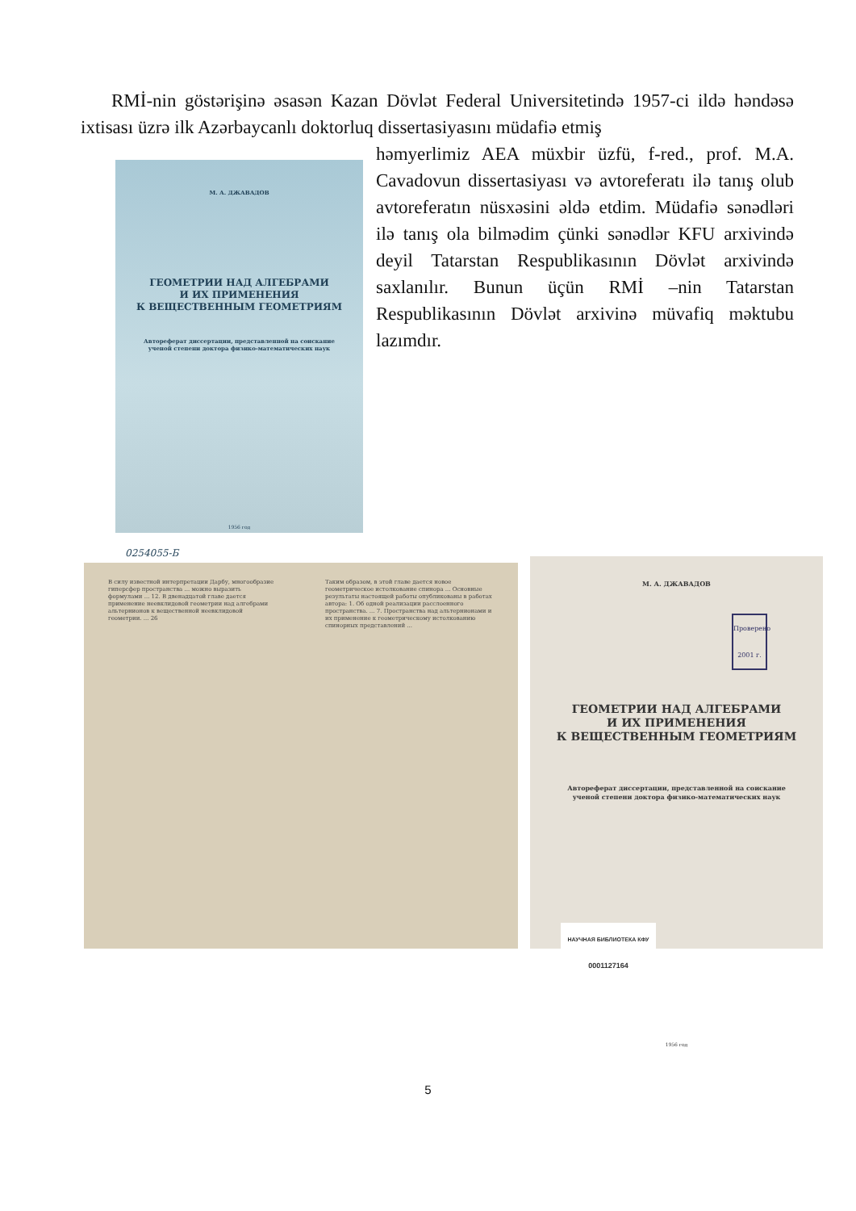RMİ-nin göstərişinə əsasən Kazan Dövlət Federal Universitetində 1957-ci ildə həndəsə ixtisası üzrə ilk Azərbaycanlı doktorluq dissertasiyasını müdafiə etmiş
М. А. ДЖАВАДОВ
ГЕОМЕТРИИ НАД АЛГЕБРАМИ
И ИХ ПРИМЕНЕНИЯ
К ВЕЩЕСТВЕННЫМ ГЕОМЕТРИЯМ
Автореферат диссертации, представленной на соискание
ученой степени доктора физико-математических наук
1956 год
0254055-Б
həmyerlimiz AEA müxbir üzfü, f-red., prof. M.A. Cavadovun dissertasiyası və avtoreferatı ilə tanış olub avtoreferatın nüsxəsini əldə etdim. Müdafiə sənədləri ilə tanış ola bilmədim çünki sənədlər KFU arxivində deyil Tatarstan Respublikasının Dövlət arxivində saxlanılır. Bunun üçün RMİ –nin Tatarstan Respublikasının Dövlət arxivinə müvafiq məktubu lazımdır.
В силу известной интерпретации Дарбу, многообразие гиперсфер пространства ... можно выразить формулами ... 12. В двенадцатой главе дается применение неевклидовой геометрии над алгебрами альтернионов к вещественной неевклидовой геометрии. ... 26
Таким образом, в этой главе дается новое геометрическое истолкование спинора ... Основные результаты настоящей работы опубликованы в работах автора: 1. Об одной реализации расслоенного пространства. ... 7. Пространства над альтернионами и их применение к геометрическому истолкованию спинорных представлений ...
М. А. ДЖАВАДОВ
Проверено 2001 г.
ГЕОМЕТРИИ НАД АЛГЕБРАМИ
И ИХ ПРИМЕНЕНИЯ
К ВЕЩЕСТВЕННЫМ ГЕОМЕТРИЯМ
Автореферат диссертации, представленной на соискание
ученой степени доктора физико-математических наук
НАУЧНАЯ БИБЛИОТЕКА КФУ
0001127164
1956 год
5